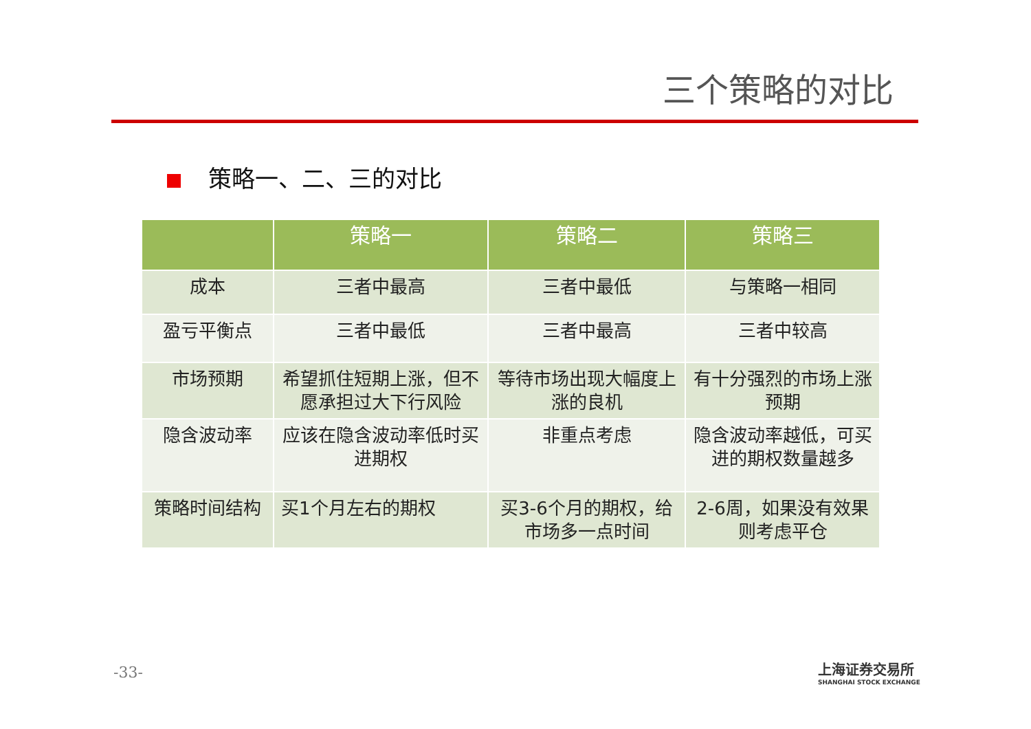三个策略的对比
策略一、二、三的对比
| | 策略一 | 策略二 | 策略三 |
| --- | --- | --- | --- |
| 成本 | 三者中最高 | 三者中最低 | 与策略一相同 |
| 盈亏平衡点 | 三者中最低 | 三者中最高 | 三者中较高 |
| 市场预期 | 希望抓住短期上涨，但不愿承担过大下行风险 | 等待市场出现大幅度上 涨的良机 | 有十分强烈的市场上涨预期 |
| 隐含波动率 | 应该在隐含波动率低时买进期权 | 非重点考虑 | 隐含波动率越低，可买进的期权数量越多 |
| 策略时间结构 | 买1个月左右的期权 | 买3-6个月的期权，给 市场多一点时间 | 2-6周，如果没有效果 则考虑平仓 |
-33-
上海证券交易所
SHANGHAI STOCK EXCHANGE